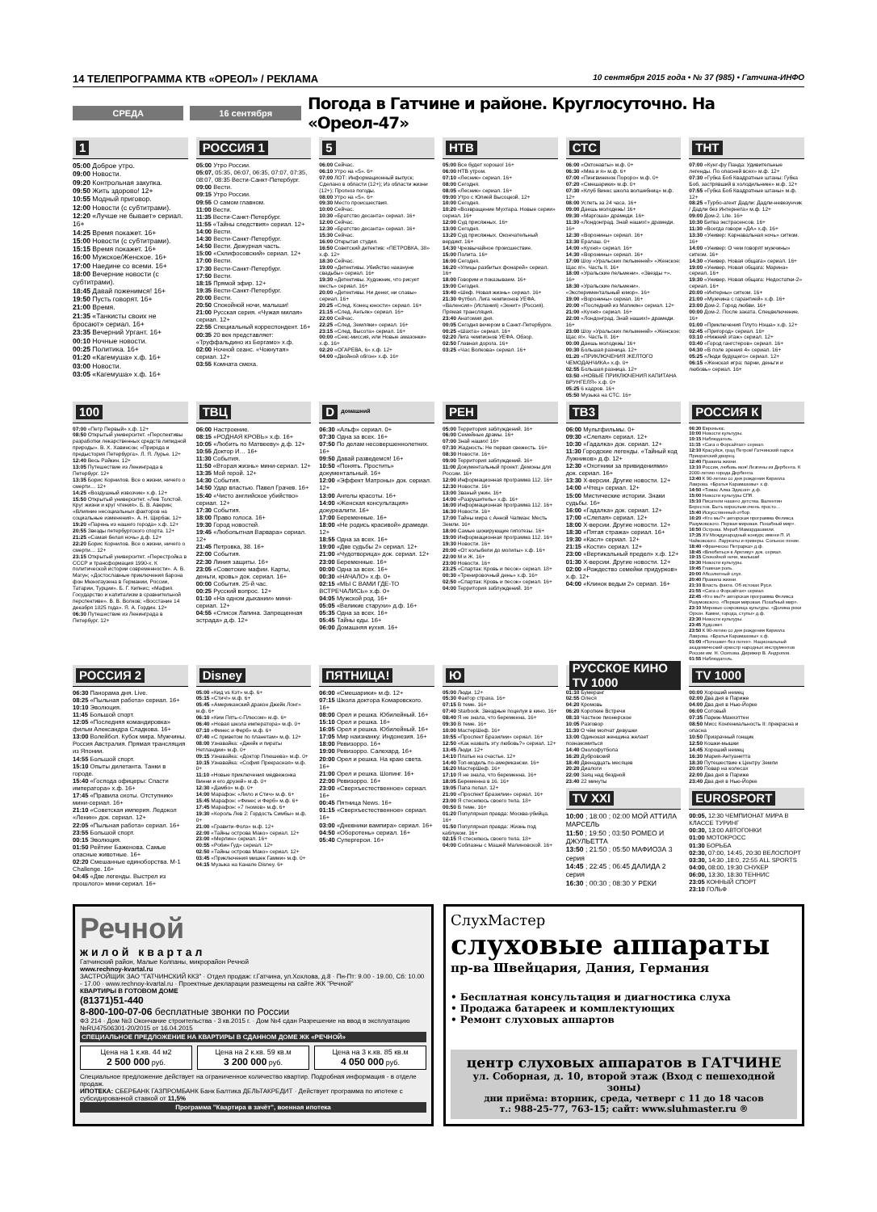14 ТЕЛЕПРОГРАММА КТВ «ОРЕОЛ» / РЕКЛАМА 10 сентября 2015 года • № 37 (985) • Гатчина-ИНФО
СРЕДА 16 сентября
Погода в Гатчине и районе. Круглосуточно. На «Ореол-47»
1
05:00 Доброе утро.
09:00 Новости.
09:20 Контрольная закупка.
09:50 Жить здорово! 12+
10:55 Модный приговор.
12:00 Новости (с субтитрами).
12:20 «Лучше не бывает» сериал. 16+
14:25 Время покажет. 16+
15:00 Новости (с субтитрами).
15:15 Время покажет. 16+
16:00 Мужское/Женское. 16+
17:00 Наедине со всеми. 16+
18:00 Вечерние новости (с субтитрами).
18:45 Давай поженимся! 16+
19:50 Пусть говорят. 16+
21:00 Время.
21:35 «Танкисты своих не бросают» сериал. 16+
23:35 Вечерний Ургант. 16+
00:10 Ночные новости.
00:25 Политика. 16+
01:20 «Кагемуша» х.ф. 16+
03:00 Новости.
03:05 «Кагемуша» х.ф. 16+
РОССИЯ 1
05:00 Утро России.
05:07, 05:35, 06:07, 06:35, 07:07, 07:35, 08:07, 08:35 Вести-Санкт-Петербург.
09:00 Вести.
09:15 Утро России.
09:55 О самом главном.
11:00 Вести.
11:35 Вести-Санкт-Петербург.
11:55 «Тайны следствия» сериал. 12+
14:00 Вести.
14:30 Вести-Санкт-Петербург.
14:50 Вести. Дежурная часть.
15:00 «Склифосовский» сериал. 12+
17:00 Вести.
17:30 Вести-Санкт-Петербург.
17:50 Вести.
18:15 Прямой эфир. 12+
19:35 Вести-Санкт-Петербург.
20:00 Вести.
20:50 Спокойной ночи, малыши!
21:00 Русская серия. «Чужая милая» сериал. 12+
22:55 Специальный корреспондент. 16+
00:35 20 век представляет: «Труффальдино из Бергамо» х.ф.
02:00 Ночной сеанс. «Чокнутая» сериал. 12+
03:55 Комната смеха.
5
06:00 Сейчас.
06:10 Утро на «5». 6+
07:00 ЛОТ: Информационный выпуск; Сделано в области (12+); Из области жизни (12+); Прогноз погоды.
08:00 Утро на «5». 6+
09:30 Место происшествия.
10:00 Сейчас.
10:30 «Братство десанта» сериал. 16+
12:00 Сейчас.
12:30 «Братство десанта» сериал. 16+
15:30 Сейчас.
16:00 Открытая студия.
16:50 Советский детектив: «ПЕТРОВКА, 38» х.ф. 12+
18:30 Сейчас.
19:00 «Детективы. Убийство накануне свадьбы» сериал. 16+
19:30 «Детективы. Художник, что рисует месть» сериал. 16+
20:00 «Детективы. Ни денег, ни славы» сериал. 16+
20:25 «След. Конец юности» сериал. 16+
21:15 «След. Ангьяк» сериал. 16+
22:00 Сейчас.
22:25 «След. Земляки» сериал. 16+
23:15 «След. Высота» сериал. 16+
00:00 «Секс-миссия, или Новые амазонки» х.ф. 16+
02:20 «ОГАРЕВА, 6» х.ф. 12+
04:00 «Двойной обгон» х.ф. 16+
НТВ
05:00 Все будет хорошо! 16+
06:00 НТВ утром.
07:10 «Лесник» сериал. 16+
08:00 Сегодня.
08:05 «Лесник» сериал. 16+
09:00 Утро с Юлией Высоцкой. 12+
10:00 Сегодня.
10:20 «Возвращение Мухтара. Новые серии» сериал. 16+
12:00 Суд присяжных. 16+
13:00 Сегодня.
13:20 Суд присяжных. Окончательный вердикт. 16+
14:30 Чрезвычайное происшествие.
15:00 Полита. 16+
16:00 Сегодня.
16:20 «Улицы разбитых фонарей» сериал. 16+
18:00 Говорим и показываем. 16+
19:00 Сегодня.
19:40 «Шеф. Новая жизнь» сериал. 16+
21:30 Футбол. Лига чемпионов УЕФА. «Валенсия» (Испания) «Зенит» (Россия). Прямая трансляция.
23:40 Анатомия дня.
00:05 Сегодня вечером в Санкт-Петербурге.
00:25 «Шахта» сериал. 16+
02:20 Лига чемпионов УЕФА. Обзор.
02:50 Главная дорога. 16+
03:25 «Час Волкова» сериал. 16+
СТС
06:00 «Октонавты» м.ф. 0+
06:30 «Миа и я» м.ф. 6+
07:00 «Пингвиненок Пороро» м.ф. 0+
07:20 «Смешарики» м.ф. 0+
07:30 «Клуб Винкс школа волшебниц» м.ф. 12+
08:00 Успеть за 24 часа. 16+
09:00 Даешь молодежь! 16+
09:30 «Маргоша» драмеди. 16+
11:30 «Лондонград. Знай наших!» драмеди. 16+
12:30 «Воронины» сериал. 16+
13:30 Ералаш. 0+
14:00 «Кухня» сериал. 16+
14:30 «Воронины» сериал. 16+
17:00 Шоу «Уральских пельменей» «Женское: Щас я!». Часть II. 16+
18:00 «Уральские пельмени». «Звезды +». 16+
18:30 «Уральские пельмени». «Экспериментальный юмор». 16+
19:00 «Воронины» сериал. 16+
20:00 «Последний из Магикян» сериал. 12+
21:00 «Кухня» сериал. 16+
22:00 «Лондонград. Знай наших!» драмеди. 16+
23:00 Шоу «Уральских пельменей» «Женское: Щас я!». Часть II. 16+
00:00 Даешь молодежь! 16+
00:30 Большая разница. 12+
01:20 «ПРИКЛЮЧЕНИЯ ЖЕЛТОГО ЧЕМОДАНЧИКА» х.ф. 0+
02:55 Большая разница. 12+
03:50 «НОВЫЕ ПРИКЛЮЧЕНИЯ КАПИТАНА ВРУНГЕЛЯ» х.ф. 0+
05:25 6 кадров. 16+
05:50 Музыка на СТС. 16+
ТНТ
07:00 «Кунг-фу Панда: Удивительные легенды. По опасней всех» м.ф. 12+
07:30 «Губка Боб Квадратные штаны: Губка Боб, застрявший в холодильнике» м.ф. 12+
07:55 «Губка Боб Квадратные штаны» м.ф. 12+
08:25 «Турбо-агент Дадли: Дадли-невезунчик / Дадли без Интернета» м.ф. 12+
09:00 Дом-2. Lite. 16+
10:30 Битва экстрасенсов. 16+
11:30 «Всегда говори «ДА» х.ф. 16+
13:30 «Универ: Карнавальная ночь» ситком. 16+
14:00 «Универ: О чем говорят мужчины» ситком. 16+
14:30 «Универ. Новая общага» сериал. 16+
19:00 «Универ. Новая общага: Марина» сериал. 16+
19:30 «Универ. Новая общага: Недостатки-2» сериал. 16+
20:00 «Интерны» ситком. 16+
21:00 «Мужчина с гарантией» х.ф. 16+
23:00 Дом-2. Город любви. 16+
00:00 Дом-2. После заката. Спецвключение. 16+
01:00 «Приключения Плуто Нэша» х.ф. 12+
02:45 «Пригород» сериал. 16+
03:10 «Нижний этаж» сериал. 12+
03:40 «Город гангстеров» сериал. 16+
04:30 «В поле зрения 4» сериал. 16+
05:25 «Люди будущего» сериал. 12+
06:15 «Женская игра: парни, деньги и любовь» сериал. 16+
100
07:00 «Петр Первый» х.ф. 12+
08:50 Открытый университет. «Перспективы разработки лекарственных средств липидной природы». В. Х. Хавинсон; «Природа и предыстория Петербурга». Л. Я. Лурье. 12+
12:40 Весь Райкин. 12+
13:05 Путешествие из Ленинграда в Петербург. 12+
13:35 Борис Корнилов. Все о жизни, ничего о смерти… 12+
14:25 «Воздушный извозчик» х.ф. 12+
15:50 Открытый университет. «Лев Толстой. Круг жизни и круг чтения». Б. В. Аверин; «Влияние несоциальных факторов на социальные изменения». А. Н. Щербак. 12+
19:20 «Парень из нашего города» х.ф. 12+
20:55 Звезды петербургского спорта. 12+
21:25 «Самая белая ночь» д.ф. 12+
22:20 Борис Корнилов. Все о жизни, ничего о смерти… 12+
23:15 Открытый университет. «Перестройка в СССР и трансформация 1990-х. К политической истории современности». А. В. Магун; «Достославные приключения барона фон Мюнхгаузена в Германии, России, Татарии, Турции». Б. Г. Кипнис; «Мафия. Государство и капитализм в сравнительной перспективе». В. В. Волков; «Восстание 14 декабря 1825 года». Я. А. Гордин. 12+
06:30 Путешествие из Ленинграда в Петербург. 12+
ТВЦ
06:00 Настроение.
08:15 «РОДНАЯ КРОВЬ» х.ф. 16+
10:05 «Любить по Матвееву» д.ф. 12+
10:55 Доктор И… 16+
11:30 События.
11:50 «Вторая жизнь» мини-сериал. 12+
13:35 Мой герой. 12+
14:30 События.
14:50 Удар властью. Павел Грачев. 16+
15:40 «Чисто английское убийство» сериал. 12+
17:30 События.
18:00 Право голоса. 16+
19:30 Город новостей.
19:45 «Любопытная Варвара» сериал. 12+
21:45 Петровка, 38. 16+
22:00 События.
22:30 Линия защиты. 16+
23:05 «Советские мафии. Карты, деньги, кровь» док. сериал. 16+
00:00 События. 25-й час.
00:25 Русский вопрос. 12+
01:10 «На одном дыхании» мини-сериал. 12+
04:55 «Список Лапина. Запрещенная эстрада» д.ф. 12+
D домашний
06:30 «Альф» сериал. 0+
07:30 Одна за всех. 16+
07:50 По делам несовершеннолетних. 16+
09:50 Давай разведемся! 16+
10:50 «Понять. Простить» документальный. 16+
12:00 «Эффект Матроны» док. сериал. 12+
13:00 Ангелы красоты. 16+
14:00 «Женская консультация» докуреалити. 16+
17:00 Беременные. 16+
18:00 «Не родись красивой» драмеди. 12+
18:55 Одна за всех. 16+
19:00 «Две судьбы 2» сериал. 12+
21:00 «Чудотворица» док. сериал. 12+
23:00 Беременные. 16+
00:00 Одна за всех. 16+
00:30 «НАЧАЛО» х.ф. 0+
02:15 «МЫ С ВАМИ ГДЕ-ТО ВСТРЕЧАЛИСЬ» х.ф. 0+
04:05 Мужской род. 16+
05:05 «Великие старухи» д.ф. 16+
05:35 Одна за всех. 16+
05:45 Тайны еды. 16+
06:00 Домашняя кухня. 16+
РЕН
05:00 Территория заблуждений. 16+
06:00 Семейные драмы. 16+
07:00 Знай наших! 16+
07:30 Жадность: Не первая свежесть. 16+
08:30 Новости. 16+
09:00 Территория заблуждений. 16+
11:00 Документальный проект: Демоны для России. 16+
12:00 Информационная программа 112. 16+
12:30 Новости. 16+
13:00 Званый ужин. 16+
14:00 «Разрушитель» х.ф. 16+
16:00 Информационная программа 112. 16+
16:30 Новости. 16+
17:00 Тайны мира с Анной Чапман: Месть Земли. 16+
18:00 Самые шокирующие гипотезы. 16+
19:00 Информационная программа 112. 16+
19:30 Новости. 16+
20:00 «От колыбели до могилы» х.ф. 16+
22:00 М и Ж. 16+
23:00 Новости. 16+
23:25 «Спартак: Кровь и песок» сериал. 18+
00:30 «Тренировочный день» х.ф. 16+
02:50 «Спартак: Кровь и песок» сериал. 16+
04:00 Территория заблуждений. 16+
ТВ3
06:00 Мультфильмы. 0+
09:30 «Слепая» сериал. 12+
10:30 «Гадалка» док. сериал. 12+
11:30 Городские легенды. «Тайный код Лужников» д.ф. 12+
12:30 «Охотники за привидениями» док. сериал. 16+
13:30 Х-версии. Другие новости. 12+
14:00 «Чтец» сериал. 12+
15:00 Мистические истории. Знаки судьбы. 16+
16:00 «Гадалка» док. сериал. 12+
17:00 «Слепая» сериал. 12+
18:00 Х-версии. Другие новости. 12+
18:30 «Пятая стража» сериал. 16+
19:30 «Касл» сериал. 12+
21:15 «Кости» сериал. 12+
23:00 «Вертикальный предел» х.ф. 12+
01:30 Х-версии. Другие новости. 12+
02:00 «Рождество семейки придурков» х.ф. 12+
04:00 «Клинок ведьм 2» сериал. 16+
РОССИЯ К
06:30 Евроньюс.
10:00 Новости культуры.
10:15 Наблюдатель.
11:15 «Сага о Форсайтах» сериал.
12:10 Красуйся, град Петров! Гатчинский парк и Приоратский дворец.
12:40 Правила жизни.
13:10 Россия, любовь моя! Лезгины из Дербента. К 2000-летию города Дербента.
13:40 К 90-летию со дня рождения Кирилла Лаврова. «Братья Карамазовы» х.ф.
14:50 «Томас Алва Эдисон» д.ф.
15:00 Новости культуры СПб.
15:10 Писатели нашего детства. Валентин Берестов. Быть взрослым очень просто…
15:40 Искусственный отбор.
16:20 «Кто мы?» авторская программа Феликса Разумовского. Первая мировая. Похабный мир».
16:50 Острова. Мераб Мамардашвили.
17:35 XV Международный конкурс имени П. И. Чайковского. Лауреаты и призеры. Сольное пение.
18:40 «Франческо Петрарка» д.ф.
18:45 «Влюбиться в Арктику» док. сериал.
19:15 Спокойной ночи, малыши!
19:30 Новости культуры.
19:45 Главная роль.
20:00 Абсолютный слух.
20:40 Правила жизни.
21:10 Власть факта. Об истоках Руси.
21:55 «Сага о Форсайтах» сериал.
22:45 «Кто мы?» авторская программа Феликса Разумовского. «Первая мировая. Похабный мир».
23:10 Мировые сокровища культуры. «Долина реки Орхон. Камни, города, ступы» д.ф.
23:30 Новости культуры.
23:45 Худсовет.
23:50 К 90-летию со дня рождения Кирилла Лаврова. «Братья Карамазовы» х.ф.
01:00 «Потешки» без потех». Национальный академический оркестр народных инструментов России им. Н. Осипова. Дирижер В. Андропов.
01:55 Наблюдатель.
РОССИЯ 2
06:30 Панорама дня. Live.
08:25 «Пыльная работа» сериал. 16+
10:10 Эволюция.
11:45 Большой спорт.
12:05 «Последняя командировка» фильм Александра Сладкова. 16+
13:00 Волейбол. Кубок мира. Мужчины. Россия Австралия. Прямая трансляция из Японии.
14:55 Большой спорт.
15:10 Опыты дилетанта. Танки в городе.
15:40 «Господа офицеры: Спасти императора» х.ф. 16+
17:45 «Правила охоты. Отступник» мини-сериал. 16+
21:10 «Советская империя. Ледокол «Ленин» док. сериал. 12+
22:05 «Пыльная работа» сериал. 16+
23:55 Большой спорт.
00:15 Эволюция.
01:50 Рейтинг Баженова. Самые опасные животные. 16+
02:20 Смешанные единоборства. M-1 Challenge. 16+
04:45 «Две легенды. Выстрел из прошлого» мини-сериал. 16+
Disney
05:00 «Кид vs Кэт» м.ф. 6+
05:15 «Стич!» м.ф. 6+
05:45 «Американский дракон Джейк Лонг» м.ф. 6+
06:10 «Ким Пять-с-Плюсом» м.ф. 6+
06:40 «Новая школа императора» м.ф. 0+
07:10 «Финес и Ферб» м.ф. 6+
07:40 «С приветом по планетам» м.ф. 12+
08:00 Узнавайка: «Джейк и пираты Нетландии» м.ф. 0+
09:15 Узнавайка: «Доктор Плюшева» м.ф. 0+
10:15 Узнавайка: «София Прекрасная» м.ф. 0+
11:10 «Новые приключения медвежонка Винни и его друзей» м.ф. 0+
12:30 «Дамбо» м.ф. 0+
14:00 Марафон: «Лило и Стич» м.ф. 6+
15:45 Марафон: «Финес и Ферб» м.ф. 6+
17:45 Марафон: «7 гномов» м.ф. 6+
19:30 «Король Лев 2: Гордость Симбы» м.ф. 0+
21:00 «Гравити-Фолз» м.ф. 12+
22:00 «Тайны острова Мако» сериал. 12+
23:00 «Мерлин» сериал. 16+
00:55 «Робин Гуд» сериал. 12+
02:50 «Тайны острова Мако» сериал. 12+
03:45 «Приключения мишек Гамми» м.ф. 0+
04:15 Музыка на Канале Disney. 6+
ПЯТНИЦА!
06:00 «Смешарики» м.ф. 12+
07:15 Школа доктора Комаровского. 16+
08:00 Орел и решка. Юбилейный. 16+
15:10 Орел и решка. 16+
16:05 Орел и решка. Юбилейный. 16+
17:05 Мир наизнанку. Индонезия. 16+
18:00 Ревизорро. 16+
19:00 Ревизорро. Салехард. 16+
20:00 Орел и решка. На краю света. 16+
21:00 Орел и решка. Шопинг. 16+
22:00 Ревизорро. 16+
23:00 «Сверхъестественное» сериал. 16+
00:45 Пятница News. 16+
01:15 «Сверхъестественное» сериал. 16+
03:00 «Дневники вампира» сериал. 16+
04:50 «Оборотень» сериал. 16+
05:40 Супергерои. 16+
Ю
05:00 Люди. 12+
05:30 Фактор страха. 16+
07:15 В теме. 16+
07:40 Starbook. Звездные поцелуи в кино. 16+
08:40 Я не знала, что беременна. 16+
09:30 В теме. 16+
10:00 МастерШеф. 16+
10:55 «Проспект Бразилии» сериал. 16+
12:50 «Как назвать эту любовь?» сериал. 12+
13:45 Люди. 12+
14:10 Платье на счастье. 12+
14:40 Топ-модель по-американски. 16+
16:20 МастерШеф. 16+
17:10 Я не знала, что беременна. 16+
18:05 Беременна в 16. 16+
19:05 Папа попал. 12+
21:00 «Проспект Бразилии» сериал. 16+
23:00 Я стесняюсь своего тела. 18+
00:50 В теме. 16+
01:20 Популярная правда: Москва-убийца. 16+
01:50 Популярная правда: Жизнь под каблуком. 16+
02:15 Я стесняюсь своего тела. 18+
04:00 Соблазны с Машей Малиновской. 16+
РУССКОЕ КИНО TV 1000
01:10 Бумеранг
02:55 Олеся
04:20 Кромовь
06:20 Короткие Встречи
08:10 Частное пионерское
10:05 Разговор
11:30 О чём молчат девушки
13:00 Одинокая женщина желает познакомиться
14:40 Околофутбола
16:20 Дубровский
18:40 Двенадцать месяцев
20:20 Диалоги
22:00 Заяц над бездной
23:40 22 минуты
TV XXI
10:00 ; 18:00 ; 02:00 МОЙ АТТИЛА МАРСЕЛЬ
11:50 ; 19:50 ; 03:50 РОМЕО И ДЖУЛЬЕТТА
13:50 ; 21:50 ; 05:50 МАФИОЗА 3 серия
14:45 ; 22:45 ; 06:45 ДАЛИДА 2 серия
16:30 ; 00:30 ; 08:30 У РЕКИ
TV 1000
00:00 Хороший немец
02:00 Два дня в Париже
04:00 Два дня в Нью-Йорке
06:00 Сотовый
07:35 Париж-Манхэттен
08:50 Мисс Конгениальность II: прекрасна и опасна
10:50 Призрачный гонщик
12:50 Кошки-мышки
14:45 Хороший немец
16:30 Мария-Антуанетта
18:30 Путешествие к Центру Земли
20:00 Повар на колесах
22:00 Два дня в Париже
23:40 Два дня в Нью-Йорке
EUROSPORT
00:05, 12:30 ЧЕМПИОНАТ МИРА В КЛАССЕ ТУРИНГ
00:30, 13:00 АВТОГОНКИ
01:00 МОТОКРОСС
01:30 БОРЬБА
02:30, 07:00, 14:45, 20:30 ВЕЛОСПОРТ
03:30, 14:30 ,18:0, 22:55 ALL SPORTS
04:00, 08:00, 19:30 СНУКЕР
06:00, 13:30, 18:30 ТЕННИС
23:05 КОННЫЙ СПОРТ
23:10 ГОЛЬФ
Речной
жилой квартал
Гатчинский район, Малые Колпаны, микрорайон Речной
www.rechnoy-kvartal.ru
ЗАСТРОЙЩИК ЗАО "ГАТЧИНСКИЙ ККЗ" · Отдел продаж: г.Гатчина, ул.Хохлова, д.8 · Пн-Пт: 9.00 - 19.00, Сб: 10.00 - 17.00 · www.rechnoy-kvartal.ru · Проектные декларации размещены на сайте ЖК "Речной"
КВАРТИРЫ В ГОТОВОМ ДОМЕ
(81371)51-440
8-800-100-07-06 бесплатные звонки по России
ФЗ 214 · Дом №3 Окончание строительства - 3 кв.2015 г. · Дом №4 сдан Разрешение на ввод в эксплуатацию №RU47506301-20/2015 от 16.04.2015
СПЕЦИАЛЬНОЕ ПРЕДЛОЖЕНИЕ НА КВАРТИРЫ В СДАННОМ ДОМЕ ЖК «РЕЧНОЙ»
Цена на 1 к.кв. 44 м2
2 500 000 руб.
Цена на 2 к.кв. 59 кв.м
3 200 000 руб.
Цена на 3 к.кв. 85 кв.м
4 050 000 руб.
Специальное предложение действует на ограниченное количество квартир. Подробная информация - в отделе продаж.
ИПОТЕКА: СБЕРБАНК ГАЗПРОМБАНК Банк Балтика ДЕЛЬТАКРЕДИТ · Действует программа по ипотеке с субсидированной ставкой от 11,5%
Программа "Квартира в зачёт", военная ипотека
СлухМастер
слуховые аппараты
пр-ва Швейцария, Дания, Германия
• Бесплатная консультация и диагностика слуха
• Продажа батареек и комплектующих
• Ремонт слуховых аппартов
центр слуховых аппаратов в ГАТЧИНЕ
ул. Соборная, д. 10, второй этаж (Вход с пешеходной зоны)
дни приёма: вторник, среда, четверг с 11 до 18 часов
т.: 988-25-77, 763-15; сайт: www.sluhmaster.ru ®